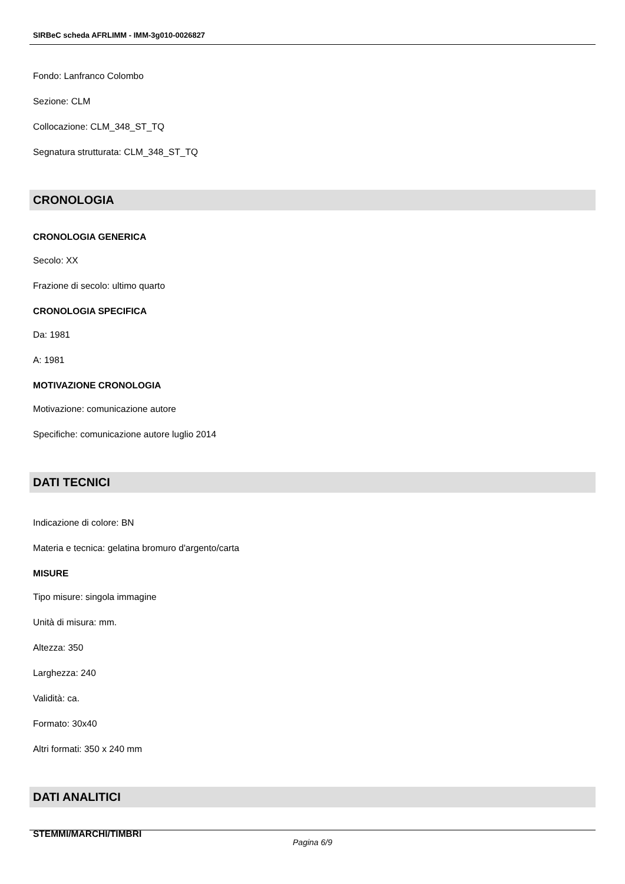SIRBeC scheda AFRLIMM - IMM-3g010-0026827
Fondo: Lanfranco Colombo
Sezione: CLM
Collocazione: CLM_348_ST_TQ
Segnatura strutturata: CLM_348_ST_TQ
CRONOLOGIA
CRONOLOGIA GENERICA
Secolo: XX
Frazione di secolo: ultimo quarto
CRONOLOGIA SPECIFICA
Da: 1981
A: 1981
MOTIVAZIONE CRONOLOGIA
Motivazione: comunicazione autore
Specifiche: comunicazione autore luglio 2014
DATI TECNICI
Indicazione di colore: BN
Materia e tecnica: gelatina bromuro d'argento/carta
MISURE
Tipo misure: singola immagine
Unità di misura: mm.
Altezza: 350
Larghezza: 240
Validità: ca.
Formato: 30x40
Altri formati: 350 x 240 mm
DATI ANALITICI
STEMMI/MARCHI/TIMBRI
Pagina 6/9